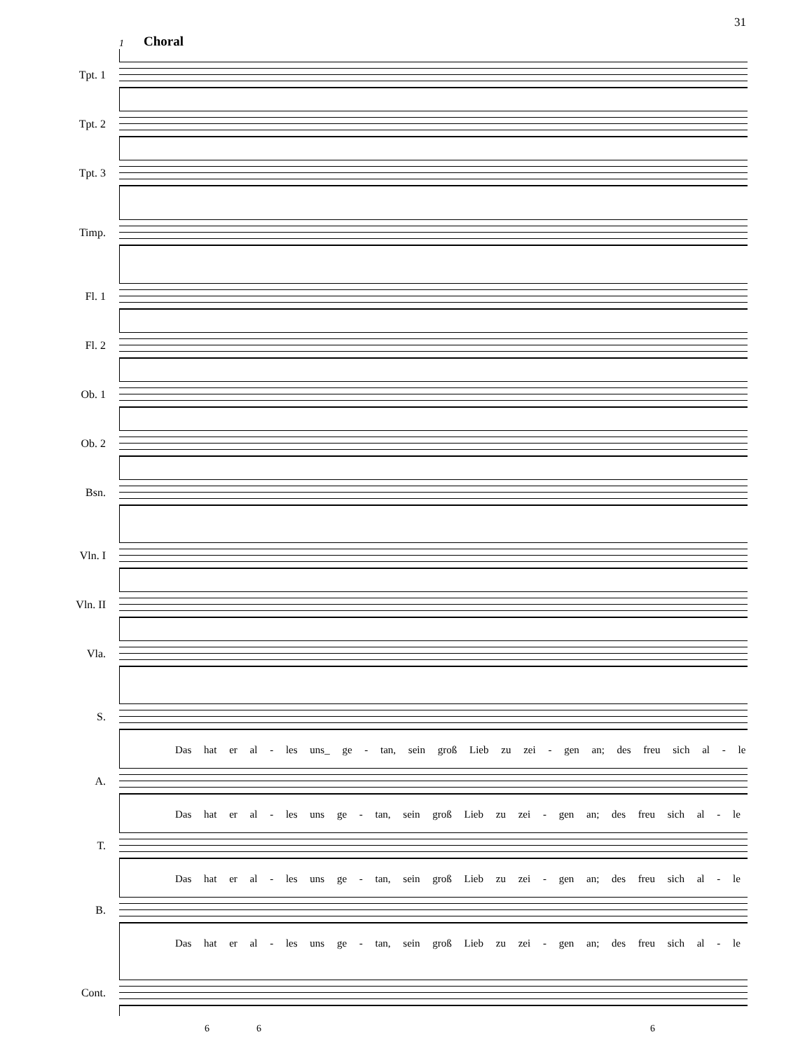31
1 Choral
Tpt. 1
Tpt. 2
Tpt. 3
Timp.
Fl. 1
Fl. 2
Ob. 1
Ob. 2
Bsn.
Vln. I
Vln. II
Vla.
S.
Das hat er al - les uns_ ge - tan, sein groß Lieb zu zei - gen an; des freu sich al - le
A.
Das hat er al - les uns ge - tan, sein groß Lieb zu zei - gen an; des freu sich al - le
T.
Das hat er al - les uns ge - tan, sein groß Lieb zu zei - gen an; des freu sich al - le
B.
Das hat er al - les uns ge - tan, sein groß Lieb zu zei - gen an; des freu sich al - le
Cont.
6 6 6